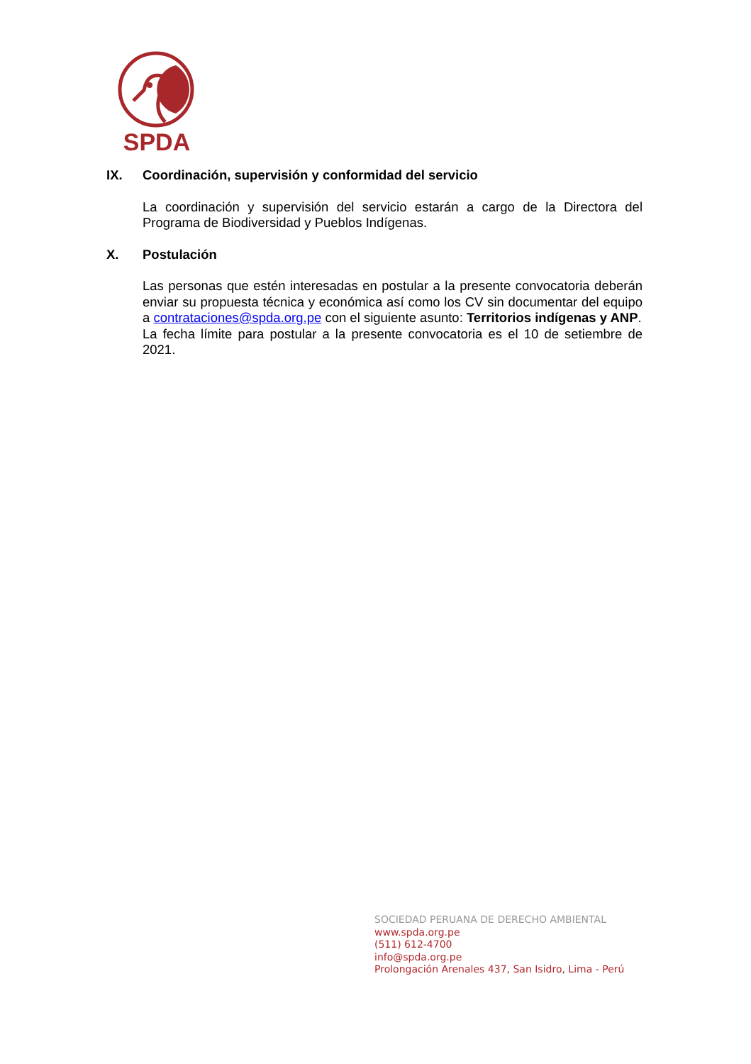SPDA
IX. Coordinación, supervisión y conformidad del servicio
La coordinación y supervisión del servicio estarán a cargo de la Directora del Programa de Biodiversidad y Pueblos Indígenas.
X. Postulación
Las personas que estén interesadas en postular a la presente convocatoria deberán enviar su propuesta técnica y económica así como los CV sin documentar del equipo a contrataciones@spda.org.pe con el siguiente asunto: Territorios indígenas y ANP.
La fecha límite para postular a la presente convocatoria es el 10 de setiembre de 2021.
SOCIEDAD PERUANA DE DERECHO AMBIENTAL
www.spda.org.pe
(511) 612-4700
info@spda.org.pe
Prolongación Arenales 437, San Isidro, Lima - Perú